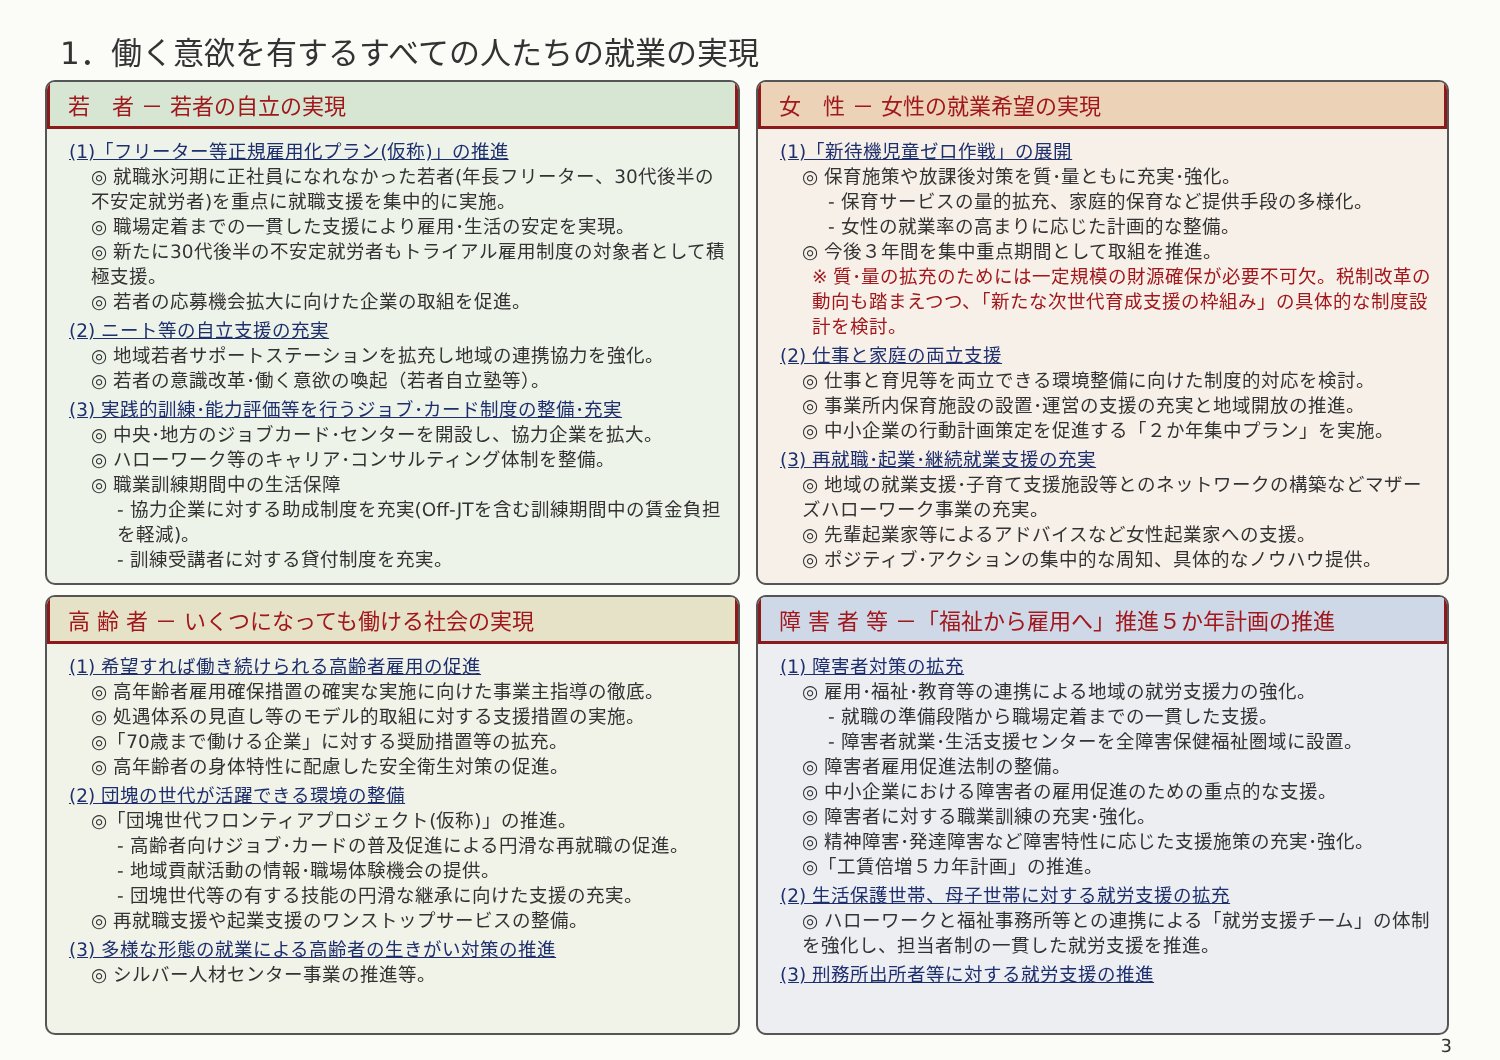1．働く意欲を有するすべての人たちの就業の実現
若　者 － 若者の自立の実現
(1)「フリーター等正規雇用化プラン(仮称)」の推進
◎ 就職氷河期に正社員になれなかった若者(年長フリーター、30代後半の不安定就労者)を重点に就職支援を集中的に実施。
◎ 職場定着までの一貫した支援により雇用･生活の安定を実現。
◎ 新たに30代後半の不安定就労者もトライアル雇用制度の対象者として積極支援。
◎ 若者の応募機会拡大に向けた企業の取組を促進。
(2) ニート等の自立支援の充実
◎ 地域若者サポートステーションを拡充し地域の連携協力を強化。
◎ 若者の意識改革･働く意欲の喚起（若者自立塾等）。
(3) 実践的訓練･能力評価等を行うジョブ･カード制度の整備･充実
◎ 中央･地方のジョブカード･センターを開設し、協力企業を拡大。
◎ ハローワーク等のキャリア･コンサルティング体制を整備。
◎ 職業訓練期間中の生活保障
- 協力企業に対する助成制度を充実(Off-JTを含む訓練期間中の賃金負担を軽減)。
- 訓練受講者に対する貸付制度を充実。
女　性 － 女性の就業希望の実現
(1)「新待機児童ゼロ作戦」の展開
◎ 保育施策や放課後対策を質･量ともに充実･強化。
- 保育サービスの量的拡充、家庭的保育など提供手段の多様化。
- 女性の就業率の高まりに応じた計画的な整備。
◎ 今後３年間を集中重点期間として取組を推進。
※ 質･量の拡充のためには一定規模の財源確保が必要不可欠。税制改革の動向も踏まえつつ、「新たな次世代育成支援の枠組み」の具体的な制度設計を検討。
(2) 仕事と家庭の両立支援
◎ 仕事と育児等を両立できる環境整備に向けた制度的対応を検討。
◎ 事業所内保育施設の設置･運営の支援の充実と地域開放の推進。
◎ 中小企業の行動計画策定を促進する「２か年集中プラン」を実施。
(3) 再就職･起業･継続就業支援の充実
◎ 地域の就業支援･子育て支援施設等とのネットワークの構築などマザーズハローワーク事業の充実。
◎ 先輩起業家等によるアドバイスなど女性起業家への支援。
◎ ポジティブ･アクションの集中的な周知、具体的なノウハウ提供。
高 齢 者 － いくつになっても働ける社会の実現
(1) 希望すれば働き続けられる高齢者雇用の促進
◎ 高年齢者雇用確保措置の確実な実施に向けた事業主指導の徹底。
◎ 処遇体系の見直し等のモデル的取組に対する支援措置の実施。
◎「70歳まで働ける企業」に対する奨励措置等の拡充。
◎ 高年齢者の身体特性に配慮した安全衛生対策の促進。
(2) 団塊の世代が活躍できる環境の整備
◎「団塊世代フロンティアプロジェクト(仮称)」の推進。
- 高齢者向けジョブ･カードの普及促進による円滑な再就職の促進。
- 地域貢献活動の情報･職場体験機会の提供。
- 団塊世代等の有する技能の円滑な継承に向けた支援の充実。
◎ 再就職支援や起業支援のワンストップサービスの整備。
(3) 多様な形態の就業による高齢者の生きがい対策の推進
◎ シルバー人材センター事業の推進等。
障 害 者 等 －「福祉から雇用へ」推進５か年計画の推進
(1) 障害者対策の拡充
◎ 雇用･福祉･教育等の連携による地域の就労支援力の強化。
- 就職の準備段階から職場定着までの一貫した支援。
- 障害者就業･生活支援センターを全障害保健福祉圏域に設置。
◎ 障害者雇用促進法制の整備。
◎ 中小企業における障害者の雇用促進のための重点的な支援。
◎ 障害者に対する職業訓練の充実･強化。
◎ 精神障害･発達障害など障害特性に応じた支援施策の充実･強化。
◎「工賃倍増５カ年計画」の推進。
(2) 生活保護世帯、母子世帯に対する就労支援の拡充
◎ ハローワークと福祉事務所等との連携による「就労支援チーム」の体制を強化し、担当者制の一貫した就労支援を推進。
(3) 刑務所出所者等に対する就労支援の推進
3